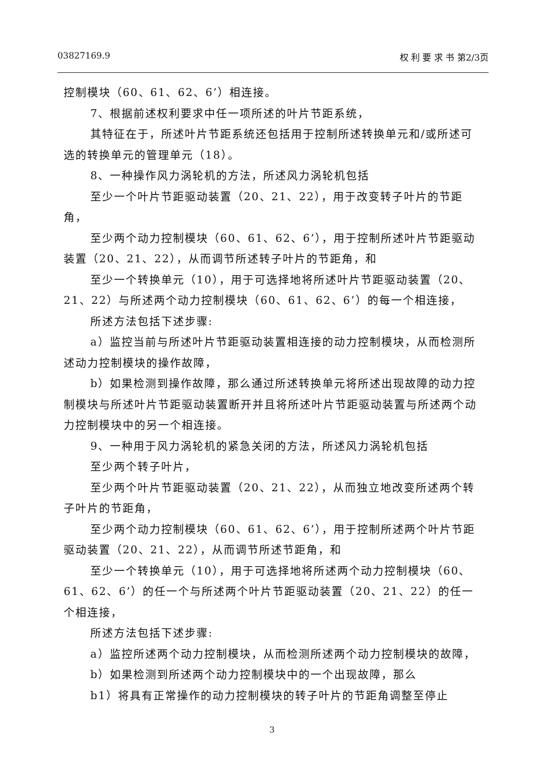03827169.9 权 利 要 求 书 第2/3页
控制模块（60、61、62、6’）相连接。
7、根据前述权利要求中任一项所述的叶片节距系统，
其特征在于，所述叶片节距系统还包括用于控制所述转换单元和/或所述可选的转换单元的管理单元（18）。
8、一种操作风力涡轮机的方法，所述风力涡轮机包括
至少一个叶片节距驱动装置（20、21、22），用于改变转子叶片的节距角，
至少两个动力控制模块（60、61、62、6’），用于控制所述叶片节距驱动装置（20、21、22），从而调节所述转子叶片的节距角，和
至少一个转换单元（10），用于可选择地将所述叶片节距驱动装置（20、21、22）与所述两个动力控制模块（60、61、62、6’）的每一个相连接，
所述方法包括下述步骤:
a）监控当前与所述叶片节距驱动装置相连接的动力控制模块，从而检测所述动力控制模块的操作故障，
b）如果检测到操作故障，那么通过所述转换单元将所述出现故障的动力控制模块与所述叶片节距驱动装置断开并且将所述叶片节距驱动装置与所述两个动力控制模块中的另一个相连接。
9、一种用于风力涡轮机的紧急关闭的方法，所述风力涡轮机包括
至少两个转子叶片，
至少两个叶片节距驱动装置（20、21、22），从而独立地改变所述两个转子叶片的节距角，
至少两个动力控制模块（60、61、62、6’），用于控制所述两个叶片节距驱动装置（20、21、22），从而调节所述节距角，和
至少一个转换单元（10），用于可选择地将所述两个动力控制模块（60、61、62、6’）的任一个与所述两个叶片节距驱动装置（20、21、22）的任一个相连接，
所述方法包括下述步骤:
a）监控所述两个动力控制模块，从而检测所述两个动力控制模块的故障，
b）如果检测到所述两个动力控制模块中的一个出现故障，那么
b1）将具有正常操作的动力控制模块的转子叶片的节距角调整至停止
3